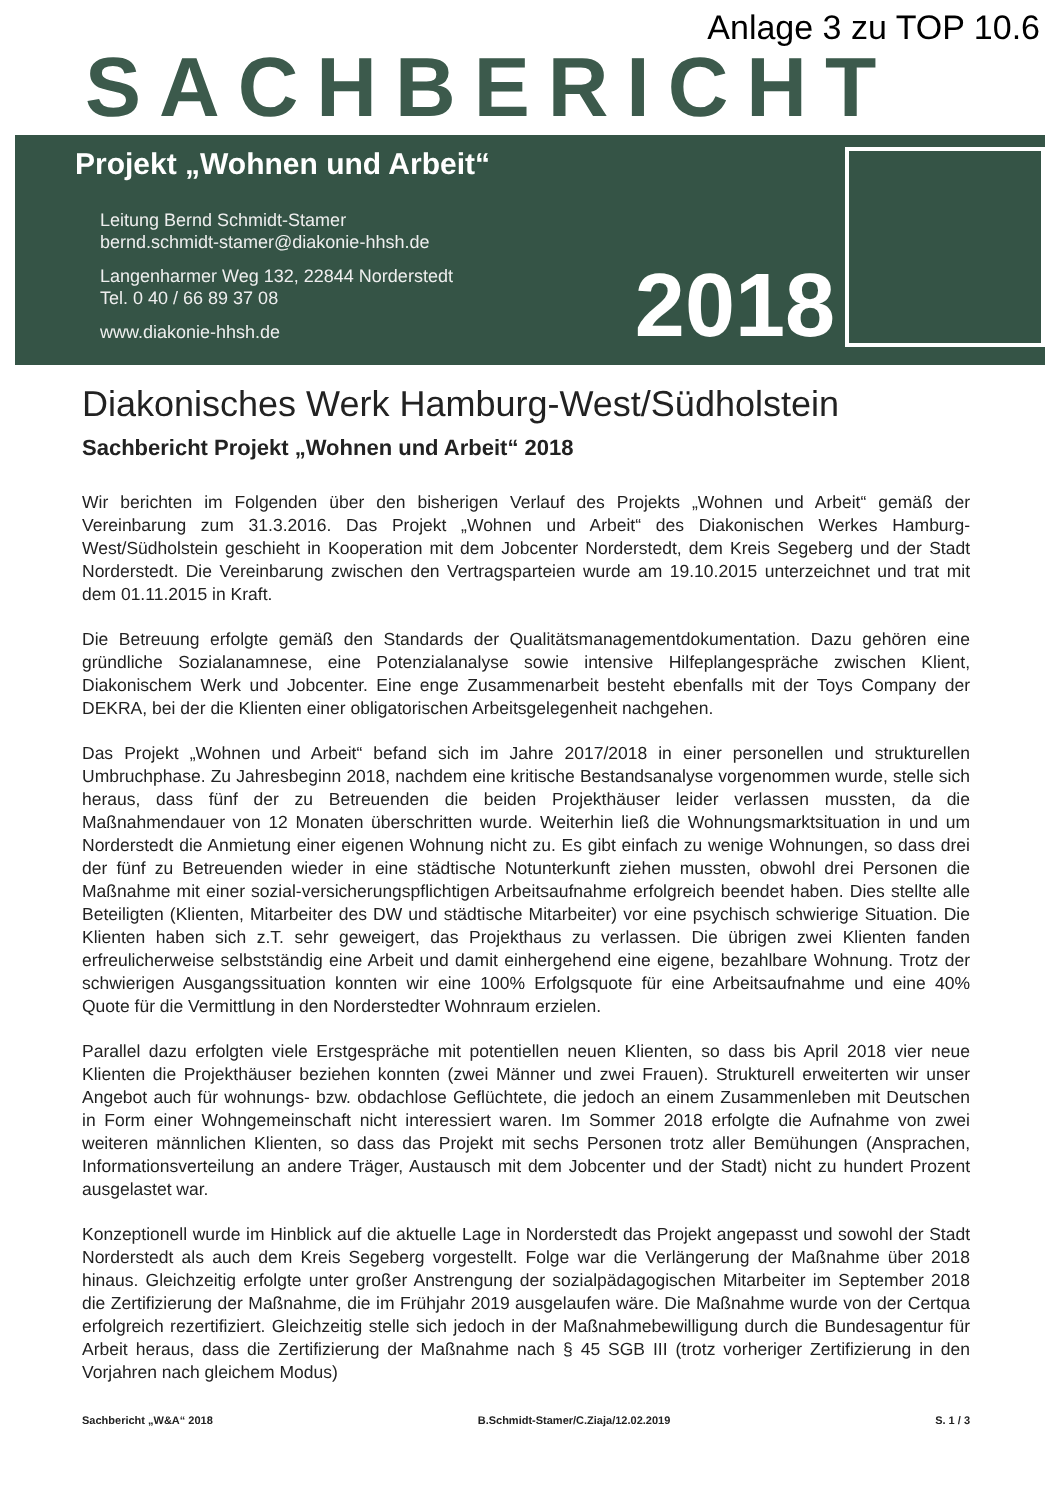Anlage 3 zu TOP 10.6
SACHBERICHT
Projekt „Wohnen und Arbeit“
Leitung Bernd Schmidt-Stamer
bernd.schmidt-stamer@diakonie-hhsh.de
Langenharmer Weg 132, 22844 Norderstedt
Tel. 0 40 / 66 89 37 08
www.diakonie-hhsh.de
2018
Diakonisches Werk Hamburg-West/Südholstein
Sachbericht Projekt „Wohnen und Arbeit“ 2018
Wir berichten im Folgenden über den bisherigen Verlauf des Projekts „Wohnen und Arbeit“ gemäß der Vereinbarung zum 31.3.2016. Das Projekt „Wohnen und Arbeit“ des Diakonischen Werkes Hamburg-West/Südholstein geschieht in Kooperation mit dem Jobcenter Norderstedt, dem Kreis Segeberg und der Stadt Norderstedt. Die Vereinbarung zwischen den Vertragsparteien wurde am 19.10.2015 unterzeichnet und trat mit dem 01.11.2015 in Kraft.
Die Betreuung erfolgte gemäß den Standards der Qualitätsmanagementdokumentation. Dazu gehören eine gründliche Sozialanamnese, eine Potenzialanalyse sowie intensive Hilfeplangespräche zwischen Klient, Diakonischem Werk und Jobcenter. Eine enge Zusammenarbeit besteht ebenfalls mit der Toys Company der DEKRA, bei der die Klienten einer obligatorischen Arbeitsgelegenheit nachgehen.
Das Projekt „Wohnen und Arbeit“ befand sich im Jahre 2017/2018 in einer personellen und strukturellen Umbruchphase. Zu Jahresbeginn 2018, nachdem eine kritische Bestandsanalyse vorgenommen wurde, stelle sich heraus, dass fünf der zu Betreuenden die beiden Projekthäuser leider verlassen mussten, da die Maßnahmendauer von 12 Monaten überschritten wurde. Weiterhin ließ die Wohnungsmarktsituation in und um Norderstedt die Anmietung einer eigenen Wohnung nicht zu. Es gibt einfach zu wenige Wohnungen, so dass drei der fünf zu Betreuenden wieder in eine städtische Notunterkunft ziehen mussten, obwohl drei Personen die Maßnahme mit einer sozial-versicherungspflichtigen Arbeitsaufnahme erfolgreich beendet haben. Dies stellte alle Beteiligten (Klienten, Mitarbeiter des DW und städtische Mitarbeiter) vor eine psychisch schwierige Situation. Die Klienten haben sich z.T. sehr geweigert, das Projekthaus zu verlassen. Die übrigen zwei Klienten fanden erfreulicherweise selbstständig eine Arbeit und damit einhergehend eine eigene, bezahlbare Wohnung. Trotz der schwierigen Ausgangssituation konnten wir eine 100% Erfolgsquote für eine Arbeitsaufnahme und eine 40% Quote für die Vermittlung in den Norderstedter Wohnraum erzielen.
Parallel dazu erfolgten viele Erstgespräche mit potentiellen neuen Klienten, so dass bis April 2018 vier neue Klienten die Projekthäuser beziehen konnten (zwei Männer und zwei Frauen). Strukturell erweiterten wir unser Angebot auch für wohnungs- bzw. obdachlose Geflüchtete, die jedoch an einem Zusammenleben mit Deutschen in Form einer Wohngemeinschaft nicht interessiert waren. Im Sommer 2018 erfolgte die Aufnahme von zwei weiteren männlichen Klienten, so dass das Projekt mit sechs Personen trotz aller Bemühungen (Ansprachen, Informationsverteilung an andere Träger, Austausch mit dem Jobcenter und der Stadt) nicht zu hundert Prozent ausgelastet war.
Konzeptionell wurde im Hinblick auf die aktuelle Lage in Norderstedt das Projekt angepasst und sowohl der Stadt Norderstedt als auch dem Kreis Segeberg vorgestellt. Folge war die Verlängerung der Maßnahme über 2018 hinaus. Gleichzeitig erfolgte unter großer Anstrengung der sozialpädagogischen Mitarbeiter im September 2018 die Zertifizierung der Maßnahme, die im Frühjahr 2019 ausgelaufen wäre. Die Maßnahme wurde von der Certqua erfolgreich rezertifiziert. Gleichzeitig stelle sich jedoch in der Maßnahmebewilligung durch die Bundesagentur für Arbeit heraus, dass die Zertifizierung der Maßnahme nach § 45 SGB III (trotz vorheriger Zertifizierung in den Vorjahren nach gleichem Modus)
Sachbericht „W&A“ 2018 B.Schmidt-Stamer/C.Ziaja/12.02.2019 S. 1 / 3